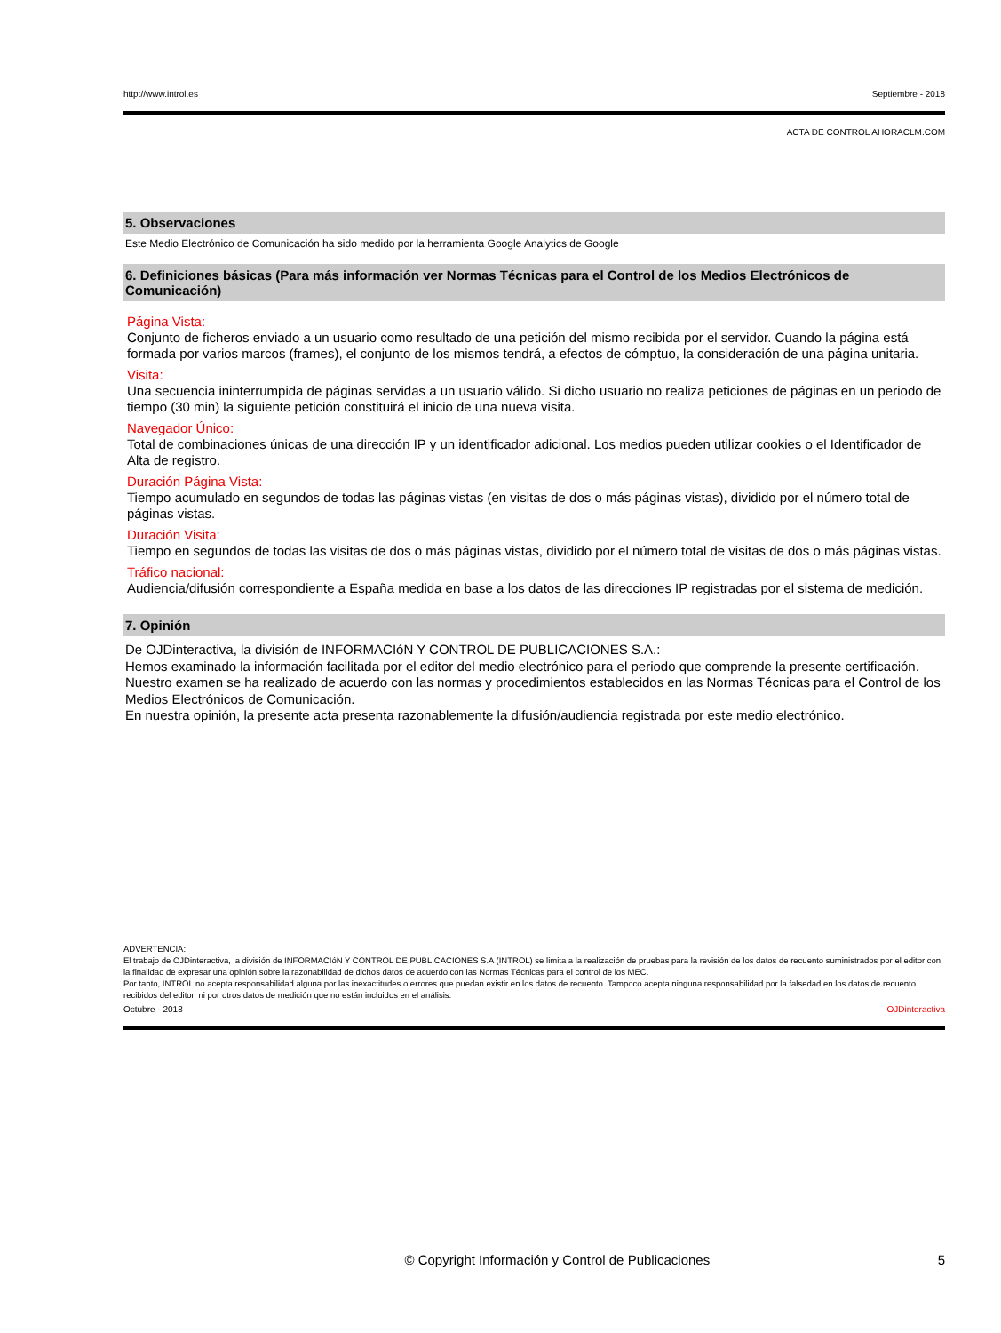http://www.introl.es Septiembre - 2018
ACTA DE CONTROL AHORACLM.COM
5. Observaciones
Este Medio Electrónico de Comunicación ha sido medido por la herramienta Google Analytics de Google
6. Definiciones básicas (Para más información ver Normas Técnicas para el Control de los Medios Electrónicos de Comunicación)
Página Vista:
Conjunto de ficheros enviado a un usuario como resultado de una petición del mismo recibida por el servidor. Cuando la página está formada por varios marcos (frames), el conjunto de los mismos tendrá, a efectos de cómptuo, la consideración de una página unitaria.
Visita:
Una secuencia ininterrumpida de páginas servidas a un usuario válido. Si dicho usuario no realiza peticiones de páginas en un periodo de tiempo (30 min) la siguiente petición constituirá el inicio de una nueva visita.
Navegador Único:
Total de combinaciones únicas de una dirección IP y un identificador adicional. Los medios pueden utilizar cookies o el Identificador de Alta de registro.
Duración Página Vista:
Tiempo acumulado en segundos de todas las páginas vistas (en visitas de dos o más páginas vistas), dividido por el número total de páginas vistas.
Duración Visita:
Tiempo en segundos de todas las visitas de dos o más páginas vistas, dividido por el número total de visitas de dos o más páginas vistas.
Tráfico nacional:
Audiencia/difusión correspondiente a España medida en base a los datos de las direcciones IP registradas por el sistema de medición.
7. Opinión
De OJDinteractiva, la división de INFORMACIóN Y CONTROL DE PUBLICACIONES S.A.:
Hemos examinado la información facilitada por el editor del medio electrónico para el periodo que comprende la presente certificación. Nuestro examen se ha realizado de acuerdo con las normas y procedimientos establecidos en las Normas Técnicas para el Control de los Medios Electrónicos de Comunicación.
En nuestra opinión, la presente acta presenta razonablemente la difusión/audiencia registrada por este medio electrónico.
ADVERTENCIA:
El trabajo de OJDinteractiva, la división de INFORMACIóN Y CONTROL DE PUBLICACIONES S.A (INTROL) se limita a la realización de pruebas para la revisión de los datos de recuento suministrados por el editor con la finalidad de expresar una opinión sobre la razonabilidad de dichos datos de acuerdo con las Normas Técnicas para el control de los MEC.
Por tanto, INTROL no acepta responsabilidad alguna por las inexactitudes o errores que puedan existir en los datos de recuento. Tampoco acepta ninguna responsabilidad por la falsedad en los datos de recuento recibidos del editor, ni por otros datos de medición que no están incluidos en el análisis.
Octubre - 2018 OJDinteractiva
© Copyright Información y Control de Publicaciones 5